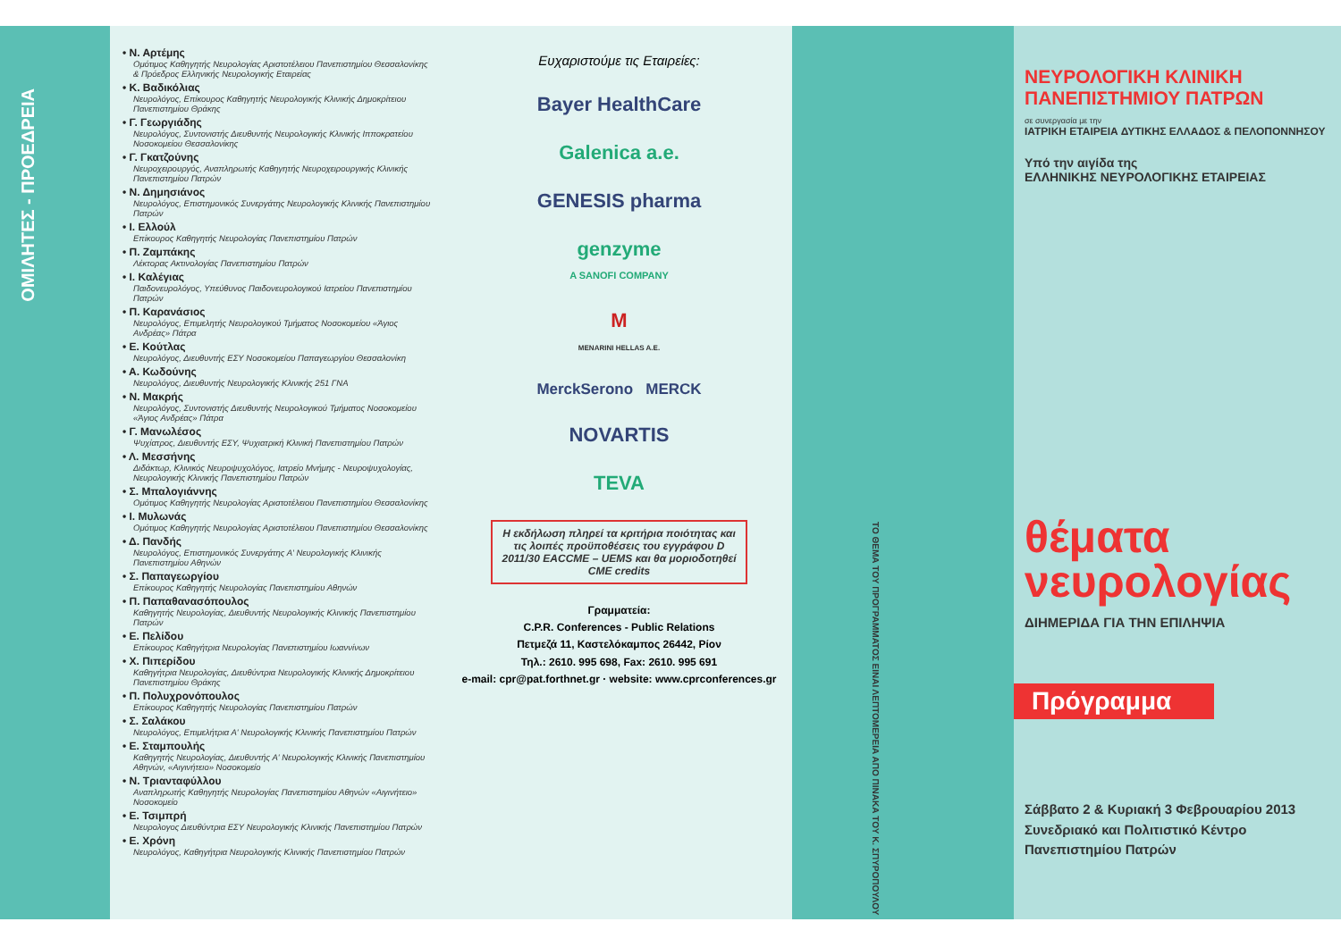ΟΜΙΛΗΤΕΣ - ΠΡΟΕΔΡΕΙΑ
• Ν. Αρτέμης
Ομότιμος Καθηγητής Νευρολογίας Αριστοτέλειου Πανεπιστημίου Θεσσαλονίκης & Πρόεδρος Ελληνικής Νευρολογικής Εταιρείας
• Κ. Βαδικόλιας
Νευρολόγος, Επίκουρος Καθηγητής Νευρολογικής Κλινικής Δημοκρίτειου Πανεπιστημίου Θράκης
• Γ. Γεωργιάδης
Νευρολόγος, Συντονιστής Διευθυντής Νευρολογικής Κλινικής Ιπποκρατείου Νοσοκομείου Θεσσαλονίκης
• Γ. Γκατζούνης
Νευροχειρουργός, Αναπληρωτής Καθηγητής Νευροχειρουργικής Κλινικής Πανεπιστημίου Πατρών
• Ν. Δημησιάνος
Νευρολόγος, Επιστημονικός Συνεργάτης Νευρολογικής Κλινικής Πανεπιστημίου Πατρών
• Ι. Ελλούλ
Επίκουρος Καθηγητής Νευρολογίας Πανεπιστημίου Πατρών
• Π. Ζαμπάκης
Λέκτορας Ακτινολογίας Πανεπιστημίου Πατρών
• Ι. Καλέγιας
Παιδονευρολόγος, Υπεύθυνος Παιδονευρολογικού Ιατρείου Πανεπιστημίου Πατρών
• Π. Καρανάσιος
Νευρολόγος, Επιμελητής Νευρολογικού Τμήματος Νοσοκομείου «Άγιος Ανδρέας» Πάτρα
• Ε. Κούτλας
Νευρολόγος, Διευθυντής ΕΣΥ Νοσοκομείου Παπαγεωργίου Θεσσαλονίκη
• Α. Κωδούνης
Νευρολόγος, Διευθυντής Νευρολογικής Κλινικής 251 ΓΝΑ
• Ν. Μακρής
Νευρολόγος, Συντονιστής Διευθυντής Νευρολογικού Τμήματος Νοσοκομείου «Άγιος Ανδρέας» Πάτρα
• Γ. Μανωλέσος
Ψυχίατρος, Διευθυντής ΕΣΥ, Ψυχιατρική Κλινική Πανεπιστημίου Πατρών
• Λ. Μεσσήνης
Διδάκτωρ, Κλινικός Νευροψυχολόγος, Ιατρείο Μνήμης - Νευροψυχολογίας, Νευρολογικής Κλινικής Πανεπιστημίου Πατρών
• Σ. Μπαλογιάννης
Ομότιμος Καθηγητής Νευρολογίας Αριστοτέλειου Πανεπιστημίου Θεσσαλονίκης
• Ι. Μυλωνάς
Ομότιμος Καθηγητής Νευρολογίας Αριστοτέλειου Πανεπιστημίου Θεσσαλονίκης
• Δ. Πανδής
Νευρολόγος, Επιστημονικός Συνεργάτης Α' Νευρολογικής Κλινικής Πανεπιστημίου Αθηνών
• Σ. Παπαγεωργίου
Επίκουρος Καθηγητής Νευρολογίας Πανεπιστημίου Αθηνών
• Π. Παπαθανασόπουλος
Καθηγητής Νευρολογίας, Διευθυντής Νευρολογικής Κλινικής Πανεπιστημίου Πατρών
• Ε. Πελίδου
Επίκουρος Καθηγήτρια Νευρολογίας Πανεπιστημίου Ιωαννίνων
• Χ. Πιπερίδου
Καθηγήτρια Νευρολογίας, Διευθύντρια Νευρολογικής Κλινικής Δημοκρίτειου Πανεπιστημίου Θράκης
• Π. Πολυχρονόπουλος
Επίκουρος Καθηγητής Νευρολογίας Πανεπιστημίου Πατρών
• Σ. Σαλάκου
Νευρολόγος, Επιμελήτρια Α' Νευρολογικής Κλινικής Πανεπιστημίου Πατρών
• Ε. Σταμπουλής
Καθηγητής Νευρολογίας, Διευθυντής Α' Νευρολογικής Κλινικής Πανεπιστημίου Αθηνών, «Αιγινήτειο» Νοσοκομείο
• Ν. Τριανταφύλλου
Αναπληρωτής Καθηγητής Νευρολογίας Πανεπιστημίου Αθηνών «Αιγινήτειο» Νοσοκομείο
• Ε. Τσιμπρή
Νευρολογος Διευθύντρια ΕΣΥ Νευρολογικής Κλινικής Πανεπιστημίου Πατρών
• Ε. Χρόνη
Νευρολόγος, Καθηγήτρια Νευρολογικής Κλινικής Πανεπιστημίου Πατρών
Ευχαριστούμε τις Εταιρείες:
Bayer HealthCare
Galenica a.e.
GENESIS pharma
genzyme
A SANOFI COMPANY
M
MENARINI HELLAS A.E.
MerckSerono MERCK
NOVARTIS
TEVA
Η εκδήλωση πληρεί τα κριτήρια ποιότητας και τις λοιπές προϋποθέσεις του εγγράφου D 2011/30 EACCME – UEMS και θα μοριοδοτηθεί CME credits
Γραμματεία:
C.P.R. Conferences - Public Relations
Πετμεζά 11, Καστελόκαμπος 26442, Ρίον
Τηλ.: 2610. 995 698, Fax: 2610. 995 691
e-mail: cpr@pat.forthnet.gr · website: www.cprconferences.gr
ΤΟ ΘΕΜΑ ΤΟΥ ΠΡΟΓΡΑΜΜΑΤΟΣ ΕΙΝΑΙ ΛΕΠΤΟΜΕΡΕΙΑ ΑΠΟ ΠΙΝΑΚΑ ΤΟΥ Κ. ΣΠΥΡΟΠΟΥΛΟΥ
ΝΕΥΡΟΛΟΓΙΚΗ ΚΛΙΝΙΚΗ
ΠΑΝΕΠΙΣΤΗΜΙΟΥ ΠΑΤΡΩΝ
σε συνεργασία με την
ΙΑΤΡΙΚΗ ΕΤΑΙΡΕΙΑ ΔΥΤΙΚΗΣ ΕΛΛΑΔΟΣ & ΠΕΛΟΠΟΝΝΗΣΟΥ
Υπό την αιγίδα της
ΕΛΛΗΝΙΚΗΣ ΝΕΥΡΟΛΟΓΙΚΗΣ ΕΤΑΙΡΕΙΑΣ
θέματα
νευρολογίας
ΔΙΗΜΕΡΙΔΑ ΓΙΑ ΤΗΝ ΕΠΙΛΗΨΙΑ
Πρόγραμμα
Σάββατο 2 & Κυριακή 3 Φεβρουαρίου 2013
Συνεδριακό και Πολιτιστικό Κέντρο
Πανεπιστημίου Πατρών